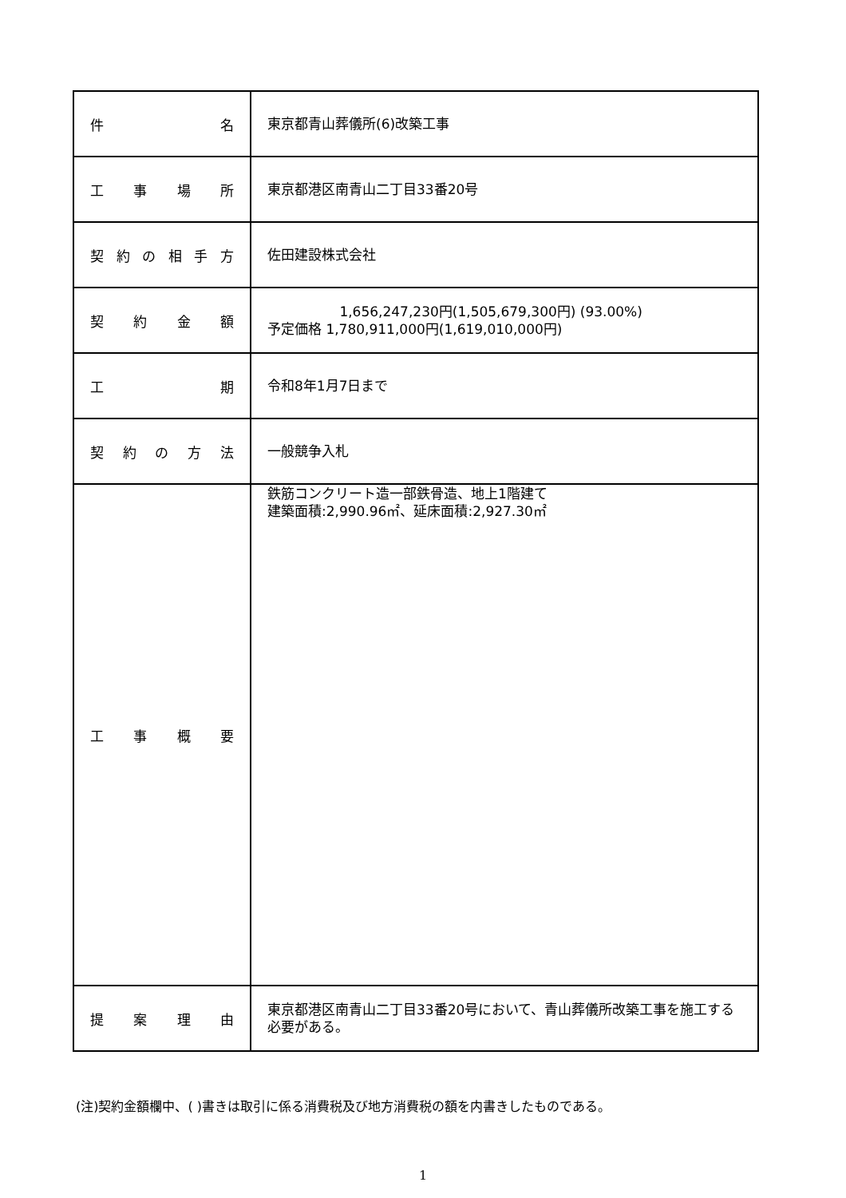| 件 名 | 東京都青山葬儀所(6)改築工事 |
| 工 事 場 所 | 東京都港区南青山二丁目33番20号 |
| 契 約 の 相 手 方 | 佐田建設株式会社 |
| 契 約 金 額 | 1,656,247,230円(1,505,679,300円) (93.00%) 予定価格 1,780,911,000円(1,619,010,000円) |
| 工 期 | 令和8年1月7日まで |
| 契 約 の 方 法 | 一般競争入札 |
| 工 事 概 要 | 鉄筋コンクリート造一部鉄骨造、地上1階建て 建築面積:2,990.96㎡、延床面積:2,927.30㎡ |
| 提 案 理 由 | 東京都港区南青山二丁目33番20号において、青山葬儀所改築工事を施工する必要がある。 |
(注)契約金額欄中、( )書きは取引に係る消費税及び地方消費税の額を内書きしたものである。
1